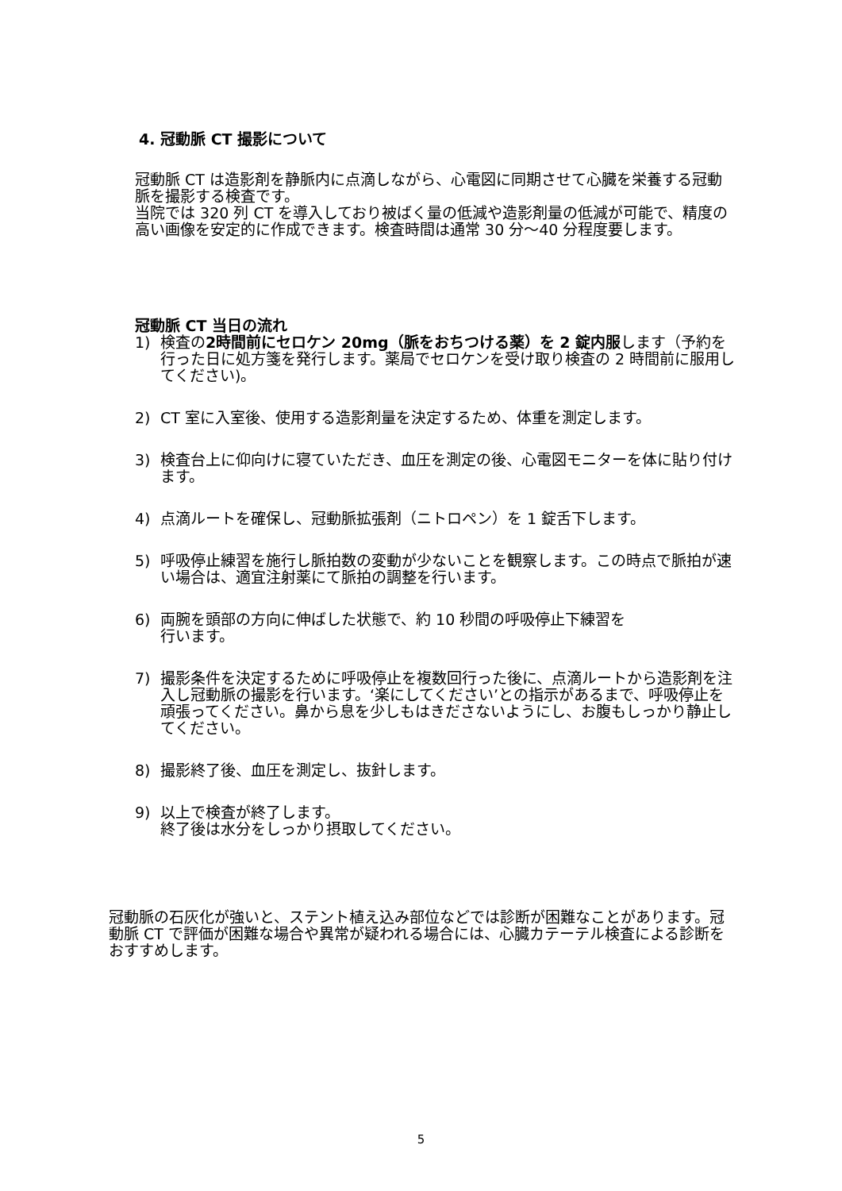4. 冠動脈 CT 撮影について
冠動脈 CT は造影剤を静脈内に点滴しながら、心電図に同期させて心臓を栄養する冠動脈を撮影する検査です。
当院では 320 列 CT を導入しており被ばく量の低減や造影剤量の低減が可能で、精度の高い画像を安定的に作成できます。検査時間は通常 30 分〜40 分程度要します。
冠動脈 CT 当日の流れ
1) 検査の2時間前にセロケン 20mg（脈をおちつける薬）を 2 錠内服します（予約を行った日に処方箋を発行します。薬局でセロケンを受け取り検査の 2 時間前に服用してください)。
2) CT 室に入室後、使用する造影剤量を決定するため、体重を測定します。
3) 検査台上に仰向けに寝ていただき、血圧を測定の後、心電図モニターを体に貼り付けます。
4) 点滴ルートを確保し、冠動脈拡張剤（ニトロペン）を 1 錠舌下します。
5) 呼吸停止練習を施行し脈拍数の変動が少ないことを観察します。この時点で脈拍が速い場合は、適宜注射薬にて脈拍の調整を行います。
6) 両腕を頭部の方向に伸ばした状態で、約 10 秒間の呼吸停止下練習を
行います。
7) 撮影条件を決定するために呼吸停止を複数回行った後に、点滴ルートから造影剤を注入し冠動脈の撮影を行います。‘楽にしてください’との指示があるまで、呼吸停止を頑張ってください。鼻から息を少しもはきださないようにし、お腹もしっかり静止してください。
8) 撮影終了後、血圧を測定し、抜針します。
9) 以上で検査が終了します。
終了後は水分をしっかり摂取してください。
冠動脈の石灰化が強いと、ステント植え込み部位などでは診断が困難なことがあります。冠動脈 CT で評価が困難な場合や異常が疑われる場合には、心臓カテーテル検査による診断をおすすめします。
5